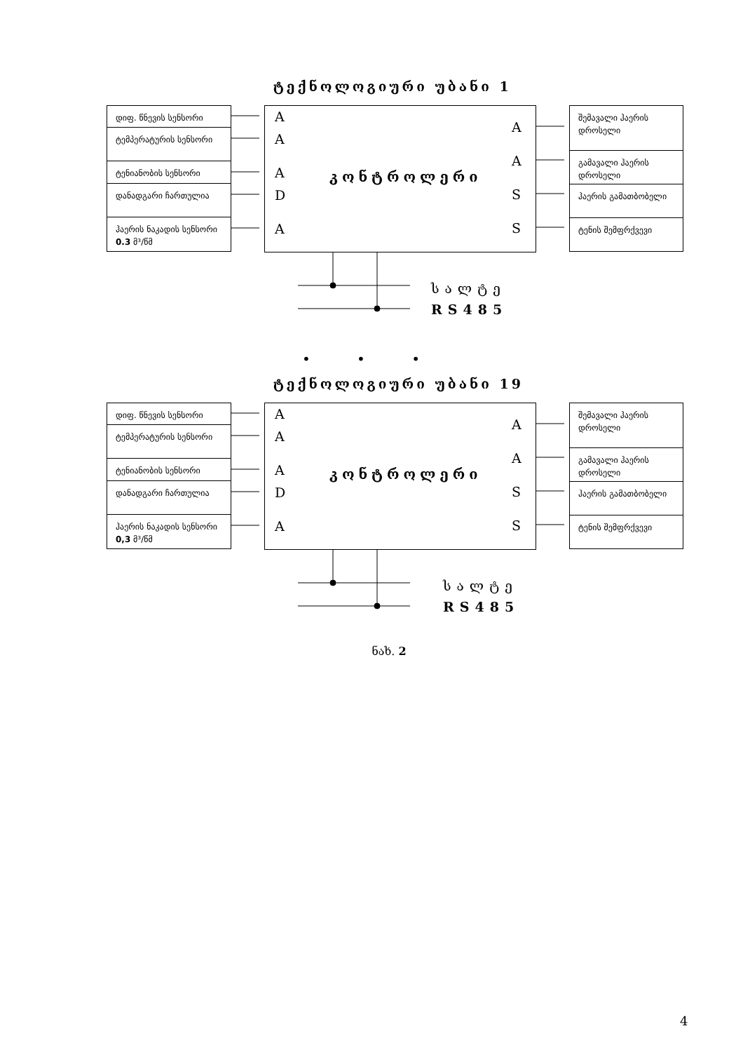ტექნოლოგიური უბანი 1
დიფ. წნევის სენსორი
ტემპერატურის სენსორი
ტენიანობის სენსორი
დანადგარი ჩართულია
ჰაერის ნაკადის სენსორი 0.3 მ³/წმ
A
A
A
D
A
კონტროლერი
A
A
S
S
შემავალი ჰაერის დროსელი
გამავალი ჰაერის დროსელი
ჰაერის გამათბობელი
ტენის შემფრქვევი
სალტე
RS485
• • •
ტექნოლოგიური უბანი 19
დიფ. წნევის სენსორი
ტემპერატურის სენსორი
ტენიანობის სენსორი
დანადგარი ჩართულია
ჰაერის ნაკადის სენსორი 0,3 მ³/წმ
A
A
A
D
A
კონტროლერი
A
A
S
S
შემავალი ჰაერის დროსელი
გამავალი ჰაერის დროსელი
ჰაერის გამათბობელი
ტენის შემფრქვევი
სალტე
RS485
ნახ. 2
4